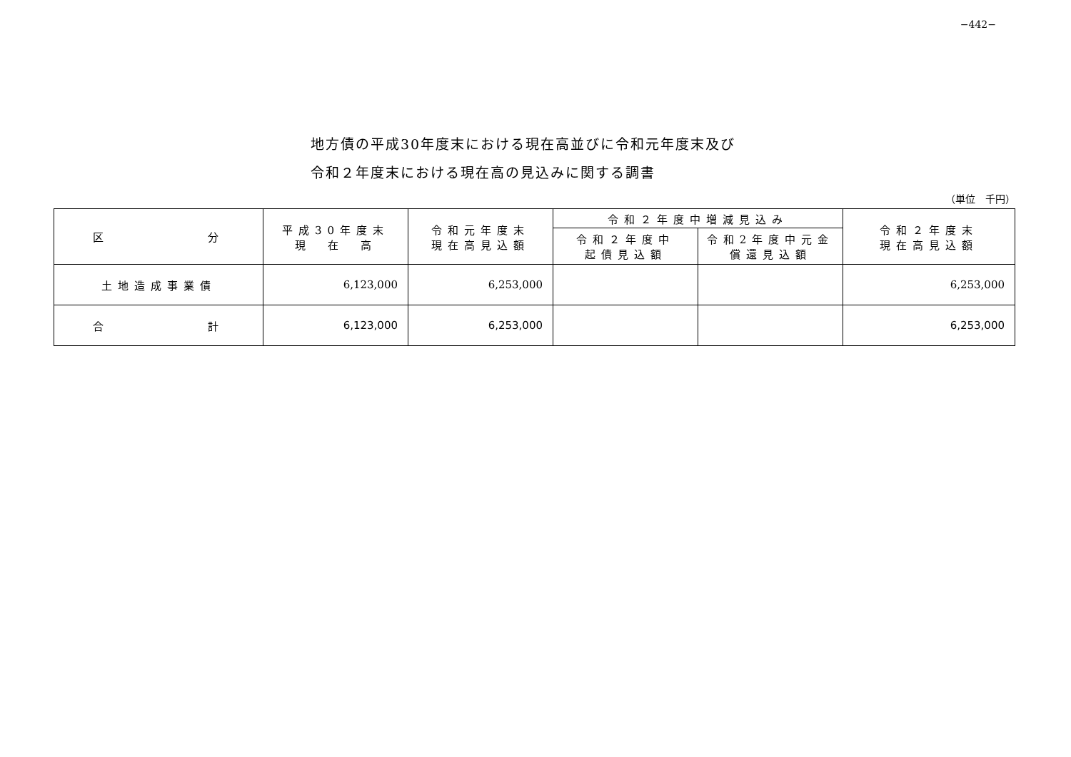−442−
地方債の平成30年度末における現在高並びに令和元年度末及び
令和２年度末における現在高の見込みに関する調書
（単位　千円）
| 区 分 | 平成30年度末 現 在 高 | 令和元年度末 現在高見込額 | 令和２年度中増減見込み | | 令和２年度末 現在高見込額 |
| --- | --- | --- | --- | --- | --- |
| | | | 令和２年度中 起債見込額 | 令和2年度中元金 償還見込額 | |
| 土地造成事業債 | 6,123,000 | 6,253,000 | | | 6,253,000 |
| 合 計 | 6,123,000 | 6,253,000 | | | 6,253,000 |